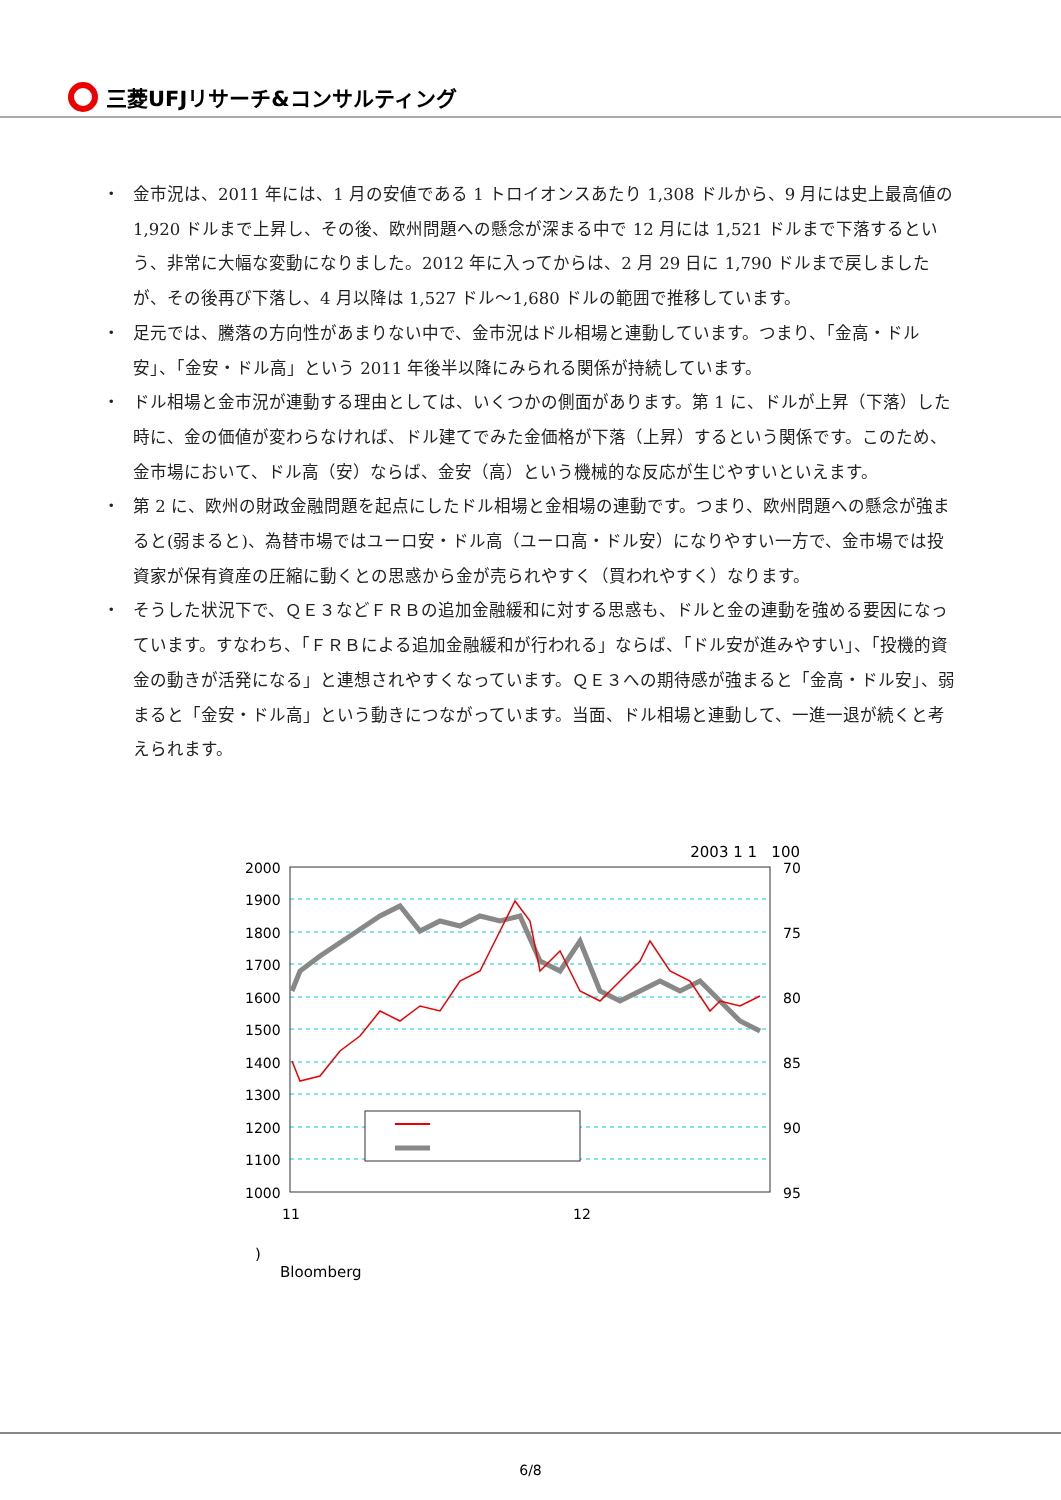三菱UFJリサーチ&コンサルティング
・ 金市況は、2011 年には、1 月の安値である 1 トロイオンスあたり 1,308 ドルから、9 月には史上最高値の 1,920 ドルまで上昇し、その後、欧州問題への懸念が深まる中で 12 月には 1,521 ドルまで下落するという、非常に大幅な変動になりました。2012 年に入ってからは、2 月 29 日に 1,790 ドルまで戻しましたが、その後再び下落し、4 月以降は 1,527 ドル～1,680 ドルの範囲で推移しています。
・ 足元では、騰落の方向性があまりない中で、金市況はドル相場と連動しています。つまり、「金高・ドル安」、「金安・ドル高」という 2011 年後半以降にみられる関係が持続しています。
・ ドル相場と金市況が連動する理由としては、いくつかの側面があります。第 1 に、ドルが上昇（下落）した時に、金の価値が変わらなければ、ドル建てでみた金価格が下落（上昇）するという関係です。このため、金市場において、ドル高（安）ならば、金安（高）という機械的な反応が生じやすいといえます。
・ 第 2 に、欧州の財政金融問題を起点にしたドル相場と金相場の連動です。つまり、欧州問題への懸念が強まると(弱まると)、為替市場ではユーロ安・ドル高（ユーロ高・ドル安）になりやすい一方で、金市場では投資家が保有資産の圧縮に動くとの思惑から金が売られやすく（買われやすく）なります。
・ そうした状況下で、ＱＥ３などＦＲＢの追加金融緩和に対する思惑も、ドルと金の連動を強める要因になっています。すなわち、「ＦＲＢによる追加金融緩和が行われる」ならば、「ドル安が進みやすい」、「投機的資金の動きが活発になる」と連想されやすくなっています。ＱＥ３への期待感が強まると「金高・ドル安」、弱まると「金安・ドル高」という動きにつながっています。当面、ドル相場と連動して、一進一退が続くと考えられます。
2003 1 1 100
2000
1900
1800
1700
1600
1500
1400
1300
1200
1100
1000
70
75
80
85
90
95
11
12
)
Bloomberg
6/8